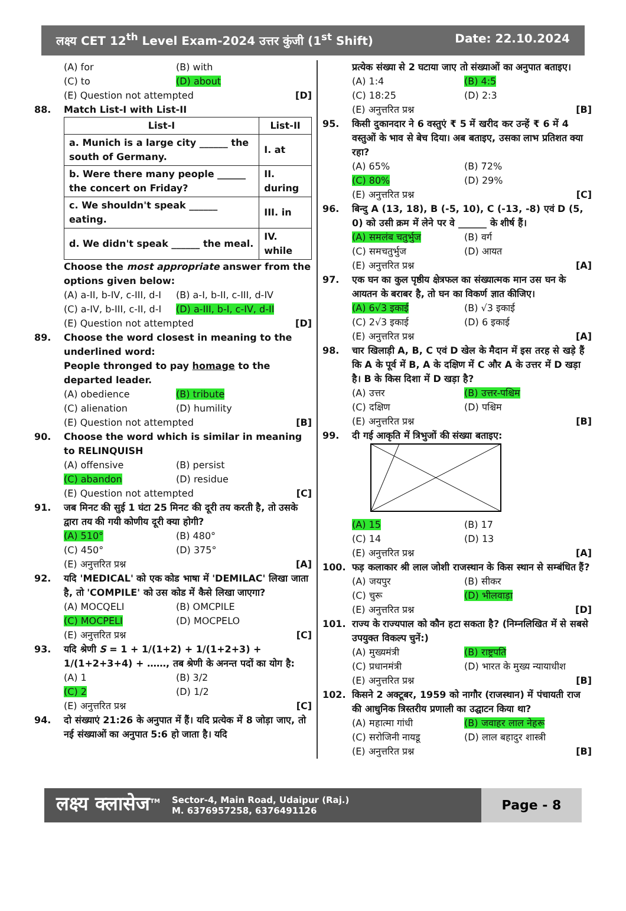लक्ष्य CET 12<sup>th</sup> Level Exam-2024 उत्तर कुंजी (1<sup>st</sup> Shift) Date: 22.10.2024
(A) for (B) with (C) to (D) about
(E) Question not attempted [D]
88. Match List-I with List-II
| List-I | List-II |
| --- | --- |
| a. Munich is a large city ______ the south of Germany. | I. at |
| b. Were there many people ______ the concert on Friday? | II. during |
| c. We shouldn't speak ______ eating. | III. in |
| d. We didn't speak ______ the meal. | IV. while |
Choose the most appropriate answer from the options given below:
(A) a-II, b-IV, c-III, d-I (B) a-I, b-II, c-III, d-IV (C) a-IV, b-III, c-II, d-I (D) a-III, b-I, c-IV, d-II
(E) Question not attempted [D]
89. Choose the word closest in meaning to the underlined word:
People thronged to pay homage to the departed leader.
(A) obedience (B) tribute (C) alienation (D) humility
(E) Question not attempted [B]
90. Choose the word which is similar in meaning to RELINQUISH
(A) offensive (B) persist (C) abandon (D) residue
(E) Question not attempted [C]
91. जब मिनट की सुई 1 घंटा 25 मिनट की दूरी तय करती है, तो उसके द्वारा तय की गयी कोणीय दूरी क्या होगी?
(A) 510° (B) 480° (C) 450° (D) 375°
(E) अनुत्तरित प्रश्न [A]
92. यदि 'MEDICAL' को एक कोड भाषा में 'DEMILAC' लिखा जाता है, तो 'COMPILE' को उस कोड में कैसे लिखा जाएगा?
(A) MOCQELI (B) OMCPILE (C) MOCPELI (D) MOCPELO
(E) अनुत्तरित प्रश्न [C]
93. यदि श्रेणी S = 1 + 1/(1+2) + 1/(1+2+3) + 1/(1+2+3+4) + ……, तब श्रेणी के अनन्त पदों का योग है:
(A) 1 (B) 3/2 (C) 2 (D) 1/2
(E) अनुत्तरित प्रश्न [C]
94. दो संख्याएं 21:26 के अनुपात में हैं। यदि प्रत्येक में 8 जोड़ा जाए, तो नई संख्याओं का अनुपात 5:6 हो जाता है। यदि
प्रत्येक संख्या से 2 घटाया जाए तो संख्याओं का अनुपात बताइए।
(A) 1:4 (B) 4:5 (C) 18:25 (D) 2:3
(E) अनुत्तरित प्रश्न [B]
95. किसी दुकानदार ने 6 वस्तुएं ₹ 5 में खरीद कर उन्हें ₹ 6 में 4 वस्तुओं के भाव से बेच दिया। अब बताइए, उसका लाभ प्रतिशत क्या रहा?
(A) 65% (B) 72% (C) 80% (D) 29%
(E) अनुत्तरित प्रश्न [C]
96. बिन्दु A (13, 18), B (-5, 10), C (-13, -8) एवं D (5, 0) को उसी क्रम में लेने पर वे ______ के शीर्ष हैं।
(A) समलंब चतुर्भुज (B) वर्ग (C) समचतुर्भुज (D) आयत
(E) अनुत्तरित प्रश्न [A]
97. एक घन का कुल पृष्ठीय क्षेत्रफल का संख्यात्मक मान उस घन के आयतन के बराबर है, तो घन का विकर्ण ज्ञात कीजिए।
(A) 6√3 इकाई (B) √3 इकाई (C) 2√3 इकाई (D) 6 इकाई
(E) अनुत्तरित प्रश्न [A]
98. चार खिलाड़ी A, B, C एवं D खेल के मैदान में इस तरह से खड़े हैं कि A के पूर्व में B, A के दक्षिण में C और A के उत्तर में D खड़ा है। B के किस दिशा में D खड़ा है?
(A) उत्तर (B) उत्तर-पश्चिम (C) दक्षिण (D) पश्चिम
(E) अनुत्तरित प्रश्न [B]
99. दी गई आकृति में त्रिभुजों की संख्या बताइए:
(A) 15 (B) 17 (C) 14 (D) 13
(E) अनुत्तरित प्रश्न [A]
100. फड़ कलाकार श्री लाल जोशी राजस्थान के किस स्थान से सम्बंधित हैं?
(A) जयपुर (B) सीकर (C) चुरू (D) भीलवाड़ा
(E) अनुत्तरित प्रश्न [D]
101. राज्य के राज्यपाल को कौन हटा सकता है? (निम्नलिखित में से सबसे उपयुक्त विकल्प चुनें:)
(A) मुख्यमंत्री (B) राष्ट्रपति (C) प्रधानमंत्री (D) भारत के मुख्य न्यायाधीश
(E) अनुत्तरित प्रश्न [B]
102. किसने 2 अक्टूबर, 1959 को नागौर (राजस्थान) में पंचायती राज की आधुनिक त्रिस्तरीय प्रणाली का उद्घाटन किया था?
(A) महात्मा गांधी (B) जवाहर लाल नेहरू (C) सरोजिनी नायडू (D) लाल बहादुर शास्त्री
(E) अनुत्तरित प्रश्न [B]
लक्ष्य क्लासेज<sup>TM</sup> Sector-4, Main Road, Udaipur (Raj.)
M. 6376957258, 6376491126 Page - 8